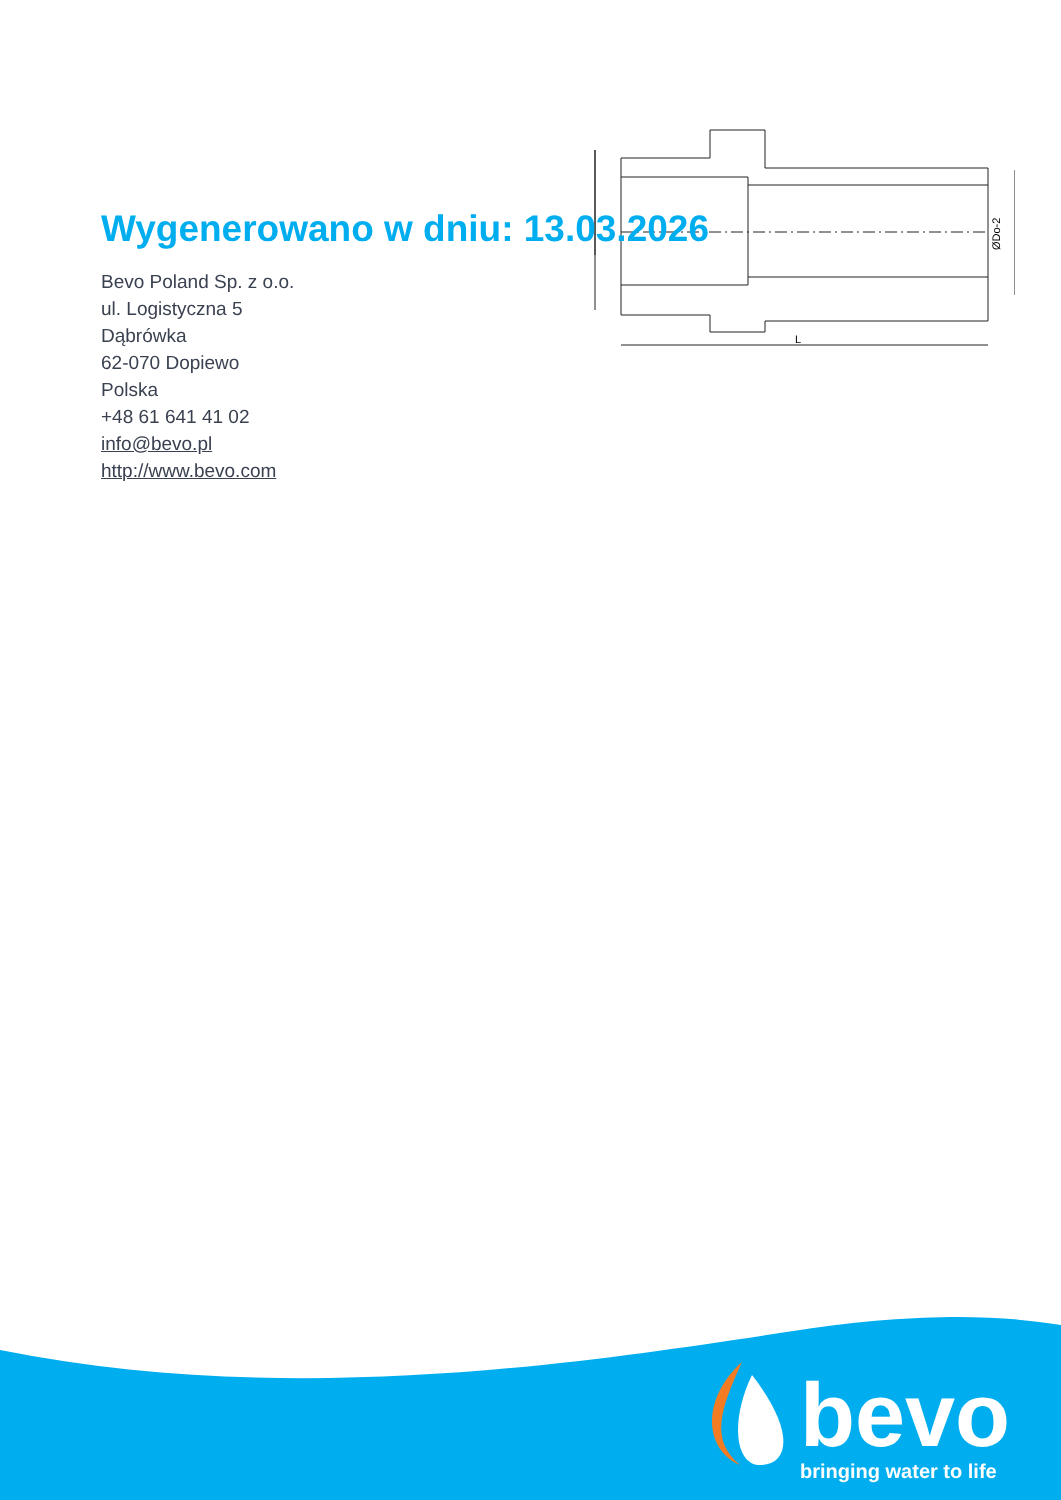L
ØDo-2
Wygenerowano w dniu: 13.03.2026
Bevo Poland Sp. z o.o.
ul. Logistyczna 5
Dąbrówka
62-070 Dopiewo
Polska
+48 61 641 41 02
info@bevo.pl
http://www.bevo.com
bevo
bringing water to life